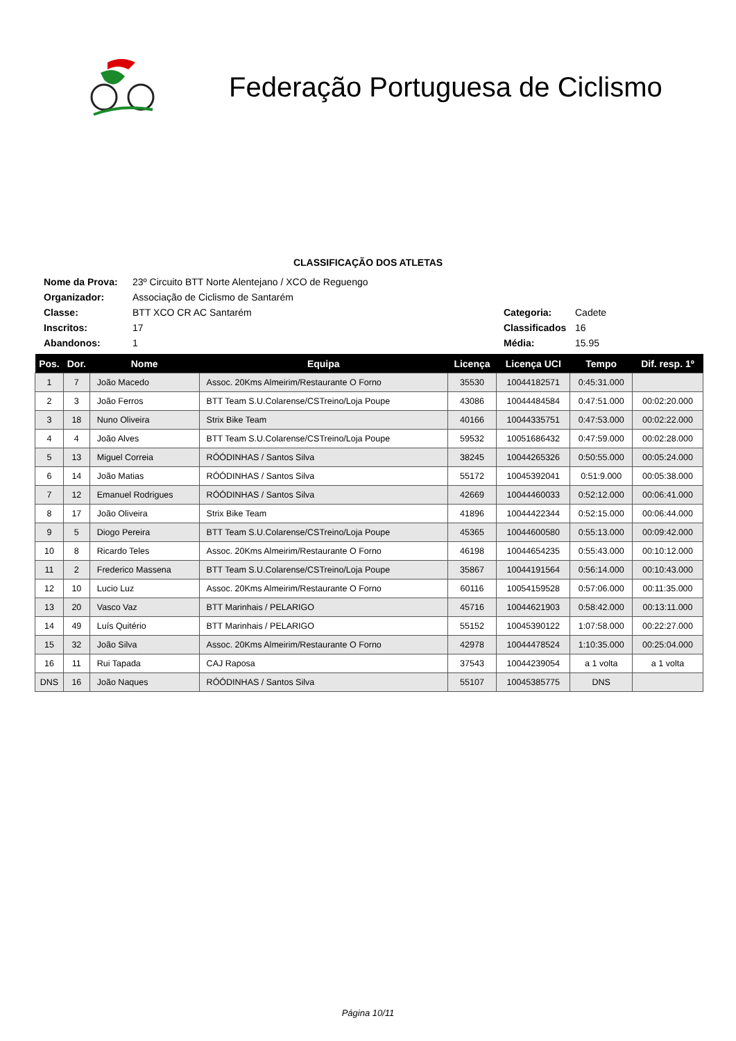Federação Portuguesa de Ciclismo
CLASSIFICAÇÃO DOS ATLETAS
| Nome da Prova: | 23º Circuito BTT Norte Alentejano / XCO de Reguengo | | |
| Organizador: | Associação de Ciclismo de Santarém | | |
| Classe: | BTT XCO CR AC Santarém | Categoria: | Cadete |
| Inscritos: | 17 | Classificados | 16 |
| Abandonos: | 1 | Média: | 15.95 |
| Pos. | Dor. | Nome | Equipa | Licença | Licença UCI | Tempo | Dif. resp. 1º |
| --- | --- | --- | --- | --- | --- | --- | --- |
| 1 | 7 | João Macedo | Assoc. 20Kms Almeirim/Restaurante O Forno | 35530 | 10044182571 | 0:45:31.000 | |
| 2 | 3 | João Ferros | BTT Team S.U.Colarense/CSTreino/Loja Poupe | 43086 | 10044484584 | 0:47:51.000 | 00:02:20.000 |
| 3 | 18 | Nuno Oliveira | Strix Bike Team | 40166 | 10044335751 | 0:47:53.000 | 00:02:22.000 |
| 4 | 4 | João Alves | BTT Team S.U.Colarense/CSTreino/Loja Poupe | 59532 | 10051686432 | 0:47:59.000 | 00:02:28.000 |
| 5 | 13 | Miguel Correia | RÓÓDINHAS / Santos Silva | 38245 | 10044265326 | 0:50:55.000 | 00:05:24.000 |
| 6 | 14 | João Matias | RÓÓDINHAS / Santos Silva | 55172 | 10045392041 | 0:51:9.000 | 00:05:38.000 |
| 7 | 12 | Emanuel Rodrigues | RÓÓDINHAS / Santos Silva | 42669 | 10044460033 | 0:52:12.000 | 00:06:41.000 |
| 8 | 17 | João Oliveira | Strix Bike Team | 41896 | 10044422344 | 0:52:15.000 | 00:06:44.000 |
| 9 | 5 | Diogo Pereira | BTT Team S.U.Colarense/CSTreino/Loja Poupe | 45365 | 10044600580 | 0:55:13.000 | 00:09:42.000 |
| 10 | 8 | Ricardo Teles | Assoc. 20Kms Almeirim/Restaurante O Forno | 46198 | 10044654235 | 0:55:43.000 | 00:10:12.000 |
| 11 | 2 | Frederico Massena | BTT Team S.U.Colarense/CSTreino/Loja Poupe | 35867 | 10044191564 | 0:56:14.000 | 00:10:43.000 |
| 12 | 10 | Lucio Luz | Assoc. 20Kms Almeirim/Restaurante O Forno | 60116 | 10054159528 | 0:57:06.000 | 00:11:35.000 |
| 13 | 20 | Vasco Vaz | BTT Marinhais / PELARIGO | 45716 | 10044621903 | 0:58:42.000 | 00:13:11.000 |
| 14 | 49 | Luís Quitério | BTT Marinhais / PELARIGO | 55152 | 10045390122 | 1:07:58.000 | 00:22:27.000 |
| 15 | 32 | João Silva | Assoc. 20Kms Almeirim/Restaurante O Forno | 42978 | 10044478524 | 1:10:35.000 | 00:25:04.000 |
| 16 | 11 | Rui Tapada | CAJ Raposa | 37543 | 10044239054 | a 1 volta | a 1 volta |
| DNS | 16 | João Naques | RÓÓDINHAS / Santos Silva | 55107 | 10045385775 | DNS | |
Página 10/11